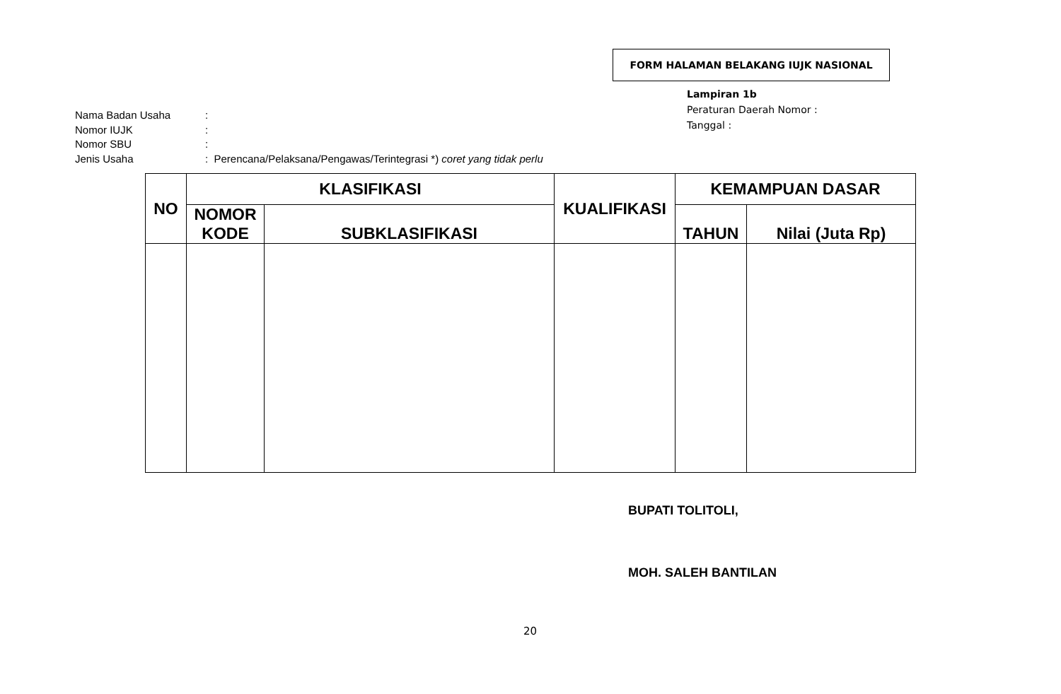FORM HALAMAN BELAKANG IUJK NASIONAL
Lampiran 1b
Peraturan Daerah Nomor :
Tanggal :
| Nama Badan Usaha | : |
| Nomor IUJK | : |
| Nomor SBU | : |
| Jenis Usaha | : Perencana/Pelaksana/Pengawas/Terintegrasi *) coret yang tidak perlu |
| NO | KLASIFIKASI | | KUALIFIKASI | KEMAMPUAN DASAR | |
| --- | --- | --- | --- | --- | --- |
| | NOMOR KODE | SUBKLASIFIKASI | | TAHUN | Nilai (Juta Rp) |
BUPATI TOLITOLI,
MOH. SALEH BANTILAN
20